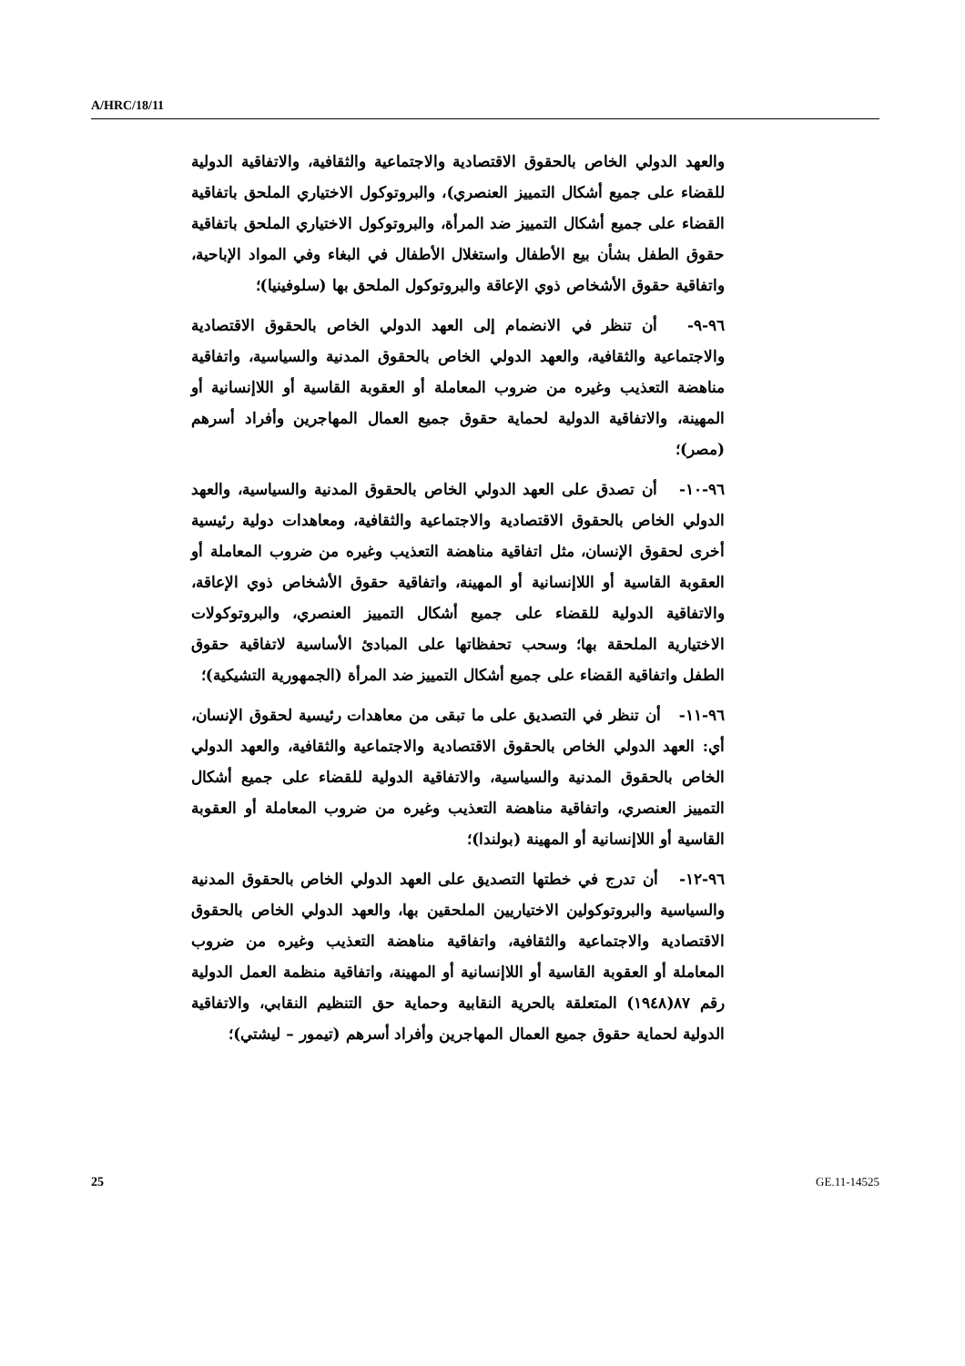A/HRC/18/11
والعهد الدولي الخاص بالحقوق الاقتصادية والاجتماعية والثقافية، والاتفاقية الدولية للقضاء على جميع أشكال التمييز العنصري)، والبروتوكول الاختياري الملحق باتفاقية القضاء على جميع أشكال التمييز ضد المرأة، والبروتوكول الاختياري الملحق باتفاقية حقوق الطفل بشأن بيع الأطفال واستغلال الأطفال في البغاء وفي المواد الإباحية، واتفاقية حقوق الأشخاص ذوي الإعاقة والبروتوكول الملحق بها (سلوفينيا)؛
٩٦-٩- أن تنظر في الانضمام إلى العهد الدولي الخاص بالحقوق الاقتصادية والاجتماعية والثقافية، والعهد الدولي الخاص بالحقوق المدنية والسياسية، واتفاقية مناهضة التعذيب وغيره من ضروب المعاملة أو العقوبة القاسية أو اللاإنسانية أو المهينة، والاتفاقية الدولية لحماية حقوق جميع العمال المهاجرين وأفراد أسرهم (مصر)؛
٩٦-١٠- أن تصدق على العهد الدولي الخاص بالحقوق المدنية والسياسية، والعهد الدولي الخاص بالحقوق الاقتصادية والاجتماعية والثقافية، ومعاهدات دولية رئيسية أخرى لحقوق الإنسان، مثل اتفاقية مناهضة التعذيب وغيره من ضروب المعاملة أو العقوبة القاسية أو اللاإنسانية أو المهينة، واتفاقية حقوق الأشخاص ذوي الإعاقة، والاتفاقية الدولية للقضاء على جميع أشكال التمييز العنصري، والبروتوكولات الاختيارية الملحقة بها؛ وسحب تحفظاتها على المبادئ الأساسية لاتفاقية حقوق الطفل واتفاقية القضاء على جميع أشكال التمييز ضد المرأة (الجمهورية التشيكية)؛
٩٦-١١- أن تنظر في التصديق على ما تبقى من معاهدات رئيسية لحقوق الإنسان، أي: العهد الدولي الخاص بالحقوق الاقتصادية والاجتماعية والثقافية، والعهد الدولي الخاص بالحقوق المدنية والسياسية، والاتفاقية الدولية للقضاء على جميع أشكال التمييز العنصري، واتفاقية مناهضة التعذيب وغيره من ضروب المعاملة أو العقوبة القاسية أو اللاإنسانية أو المهينة (بولندا)؛
٩٦-١٢- أن تدرج في خطتها التصديق على العهد الدولي الخاص بالحقوق المدنية والسياسية والبروتوكولين الاختياريين الملحقين بها، والعهد الدولي الخاص بالحقوق الاقتصادية والاجتماعية والثقافية، واتفاقية مناهضة التعذيب وغيره من ضروب المعاملة أو العقوبة القاسية أو اللاإنسانية أو المهينة، واتفاقية منظمة العمل الدولية رقم ٨٧(١٩٤٨) المتعلقة بالحرية النقابية وحماية حق التنظيم النقابي، والاتفاقية الدولية لحماية حقوق جميع العمال المهاجرين وأفراد أسرهم (تيمور – ليشتي)؛
25 GE.11-14525